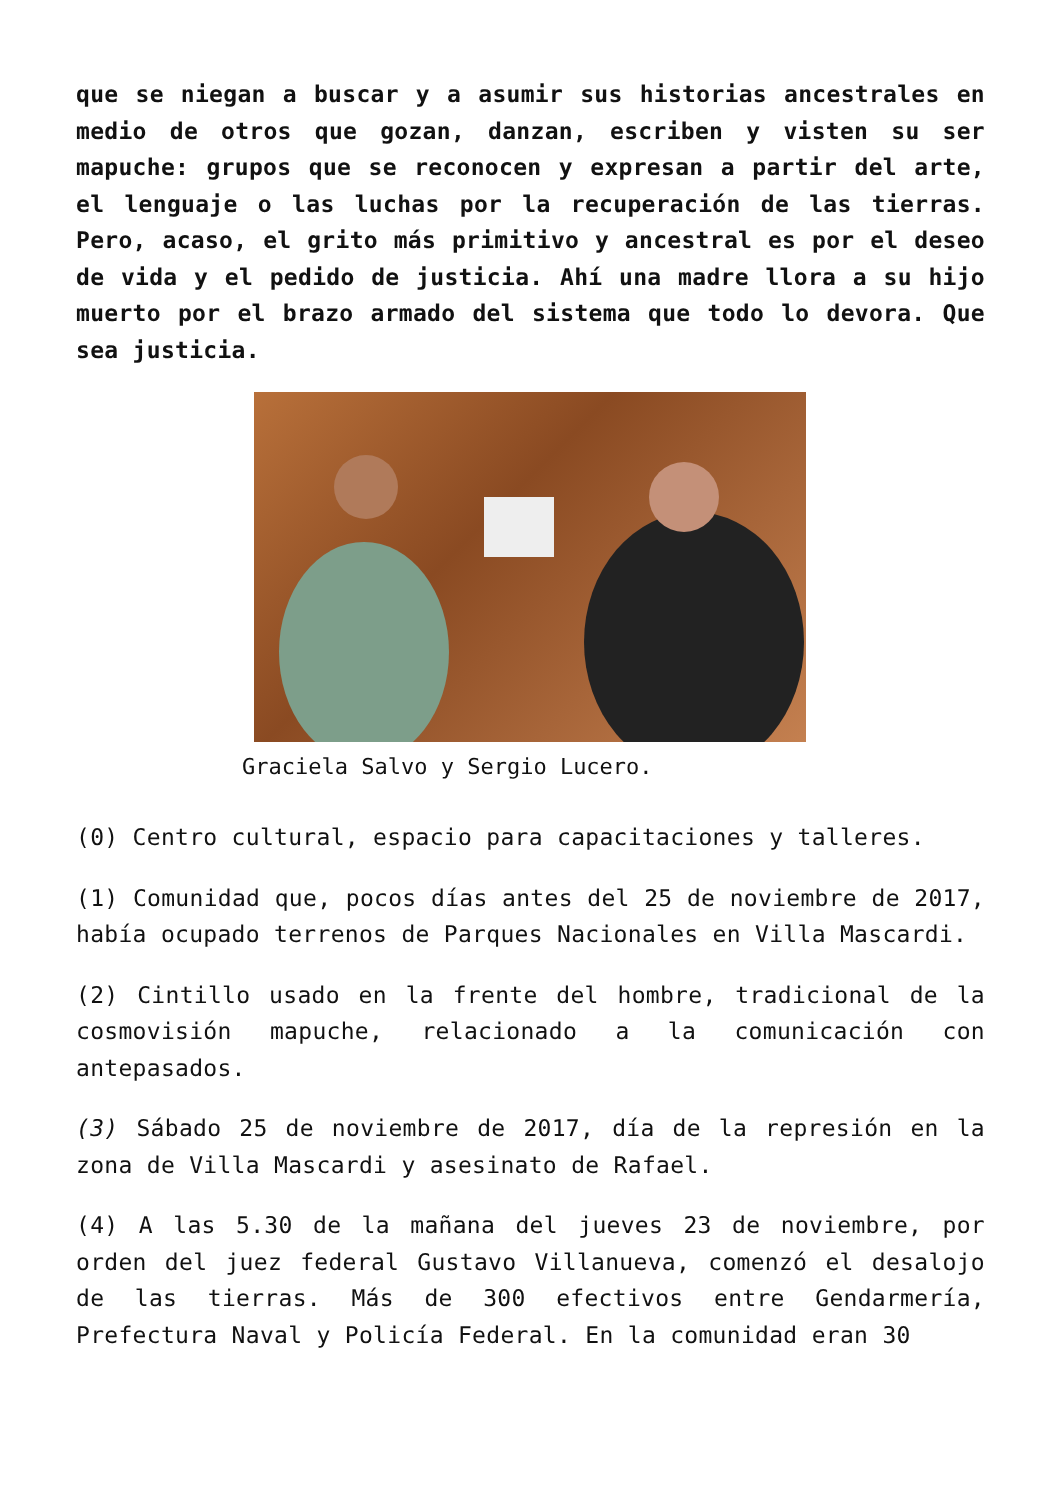que se niegan a buscar y a asumir sus historias ancestrales en medio de otros que gozan, danzan, escriben y visten su ser mapuche: grupos que se reconocen y expresan a partir del arte, el lenguaje o las luchas por la recuperación de las tierras. Pero, acaso, el grito más primitivo y ancestral es por el deseo de vida y el pedido de justicia. Ahí una madre llora a su hijo muerto por el brazo armado del sistema que todo lo devora. Que sea justicia.
Graciela Salvo y Sergio Lucero.
(0) Centro cultural, espacio para capacitaciones y talleres.
(1) Comunidad que, pocos días antes del 25 de noviembre de 2017, había ocupado terrenos de Parques Nacionales en Villa Mascardi.
(2) Cintillo usado en la frente del hombre, tradicional de la cosmovisión mapuche, relacionado a la comunicación con antepasados.
(3) Sábado 25 de noviembre de 2017, día de la represión en la zona de Villa Mascardi y asesinato de Rafael.
(4) A las 5.30 de la mañana del jueves 23 de noviembre, por orden del juez federal Gustavo Villanueva, comenzó el desalojo de las tierras. Más de 300 efectivos entre Gendarmería, Prefectura Naval y Policía Federal. En la comunidad eran 30